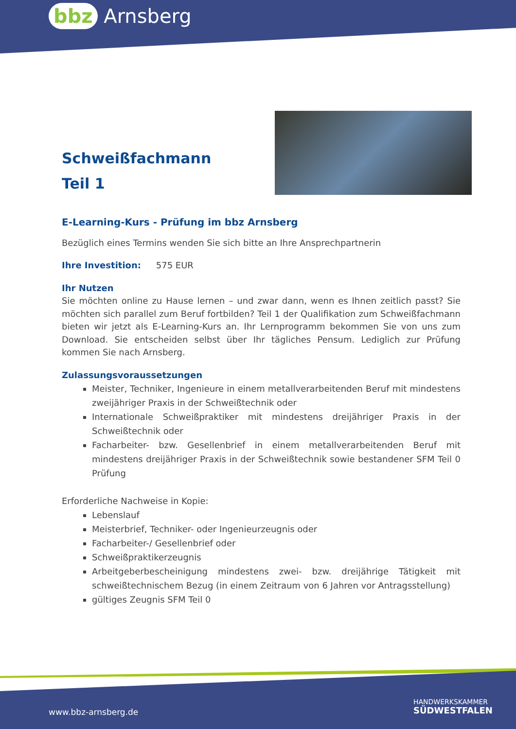bbz Arnsberg
Schweißfachmann
Teil 1
E-Learning-Kurs - Prüfung im bbz Arnsberg
Bezüglich eines Termins wenden Sie sich bitte an Ihre Ansprechpartnerin
Ihre Investition: 575 EUR
Ihr Nutzen
Sie möchten online zu Hause lernen – und zwar dann, wenn es Ihnen zeitlich passt? Sie möchten sich parallel zum Beruf fortbilden? Teil 1 der Qualifikation zum Schweißfachmann bieten wir jetzt als E-Learning-Kurs an. Ihr Lernprogramm bekommen Sie von uns zum Download. Sie entscheiden selbst über Ihr tägliches Pensum. Lediglich zur Prüfung kommen Sie nach Arnsberg.
Zulassungsvoraussetzungen
Meister, Techniker, Ingenieure in einem metallverarbeitenden Beruf mit mindestens zweijähriger Praxis in der Schweißtechnik oder
Internationale Schweißpraktiker mit mindestens dreijähriger Praxis in der Schweißtechnik oder
Facharbeiter- bzw. Gesellenbrief in einem metallverarbeitenden Beruf mit mindestens dreijähriger Praxis in der Schweißtechnik sowie bestandener SFM Teil 0 Prüfung
Erforderliche Nachweise in Kopie:
Lebenslauf
Meisterbrief, Techniker- oder Ingenieurzeugnis oder
Facharbeiter-/ Gesellenbrief oder
Schweißpraktikerzeugnis
Arbeitgeberbescheinigung mindestens zwei- bzw. dreijährige Tätigkeit mit schweißtechnischem Bezug (in einem Zeitraum von 6 Jahren vor Antragsstellung)
gültiges Zeugnis SFM Teil 0
www.bbz-arnsberg.de
HANDWERKSKAMMER
SÜDWESTFALEN